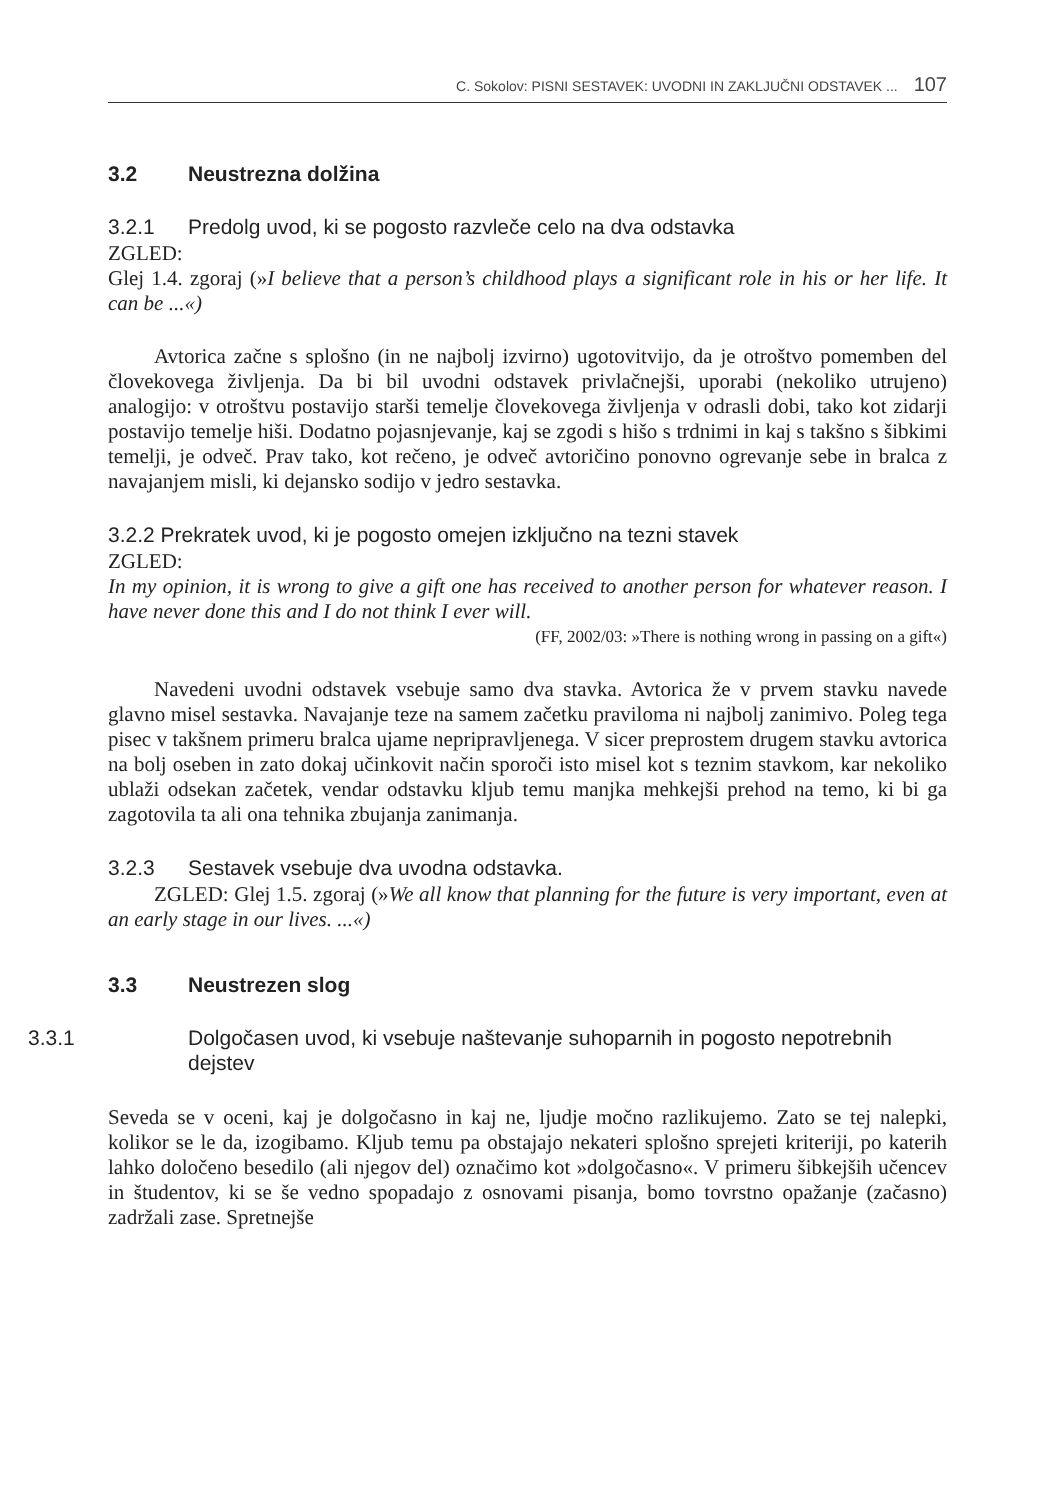C. Sokolov: PISNI SESTAVEK: UVODNI IN ZAKLJUČNI ODSTAVEK ... 107
3.2 Neustrezna dolžina
3.2.1 Predolg uvod, ki se pogosto razvleče celo na dva odstavka
ZGLED:
Glej 1.4. zgoraj (»I believe that a person’s childhood plays a significant role in his or her life. It can be ...«)
Avtorica začne s splošno (in ne najbolj izvirno) ugotovitvijo, da je otroštvo pomemben del človekovega življenja. Da bi bil uvodni odstavek privlačnejši, uporabi (nekoliko utrujeno) analogijo: v otroštvu postavijo starši temelje človekovega življenja v odrasli dobi, tako kot zidarji postavijo temelje hiši. Dodatno pojasnjevanje, kaj se zgodi s hišo s trdnimi in kaj s takšno s šibkimi temelji, je odveč. Prav tako, kot rečeno, je odveč avtoričino ponovno ogrevanje sebe in bralca z navajanjem misli, ki dejansko sodijo v jedro sestavka.
3.2.2 Prekratek uvod, ki je pogosto omejen izključno na tezni stavek
ZGLED:
In my opinion, it is wrong to give a gift one has received to another person for whatever reason. I have never done this and I do not think I ever will.
(FF, 2002/03: »There is nothing wrong in passing on a gift«)
Navedeni uvodni odstavek vsebuje samo dva stavka. Avtorica že v prvem stavku navede glavno misel sestavka. Navajanje teze na samem začetku praviloma ni najbolj zanimivo. Poleg tega pisec v takšnem primeru bralca ujame nepripravljenega. V sicer preprostem drugem stavku avtorica na bolj oseben in zato dokaj učinkovit način sporoči isto misel kot s teznim stavkom, kar nekoliko ublaži odsekan začetek, vendar odstavku kljub temu manjka mehkejši prehod na temo, ki bi ga zagotovila ta ali ona tehnika zbujanja zanimanja.
3.2.3 Sestavek vsebuje dva uvodna odstavka.
ZGLED: Glej 1.5. zgoraj (»We all know that planning for the future is very important, even at an early stage in our lives. ...«)
3.3 Neustrezen slog
3.3.1 Dolgočasen uvod, ki vsebuje naštevanje suhoparnih in pogosto nepotrebnih dejstev
Seveda se v oceni, kaj je dolgočasno in kaj ne, ljudje močno razlikujemo. Zato se tej nalepki, kolikor se le da, izogibamo. Kljub temu pa obstajajo nekateri splošno sprejeti kriteriji, po katerih lahko določeno besedilo (ali njegov del) označimo kot »dolgočasno«. V primeru šibkejših učencev in študentov, ki se še vedno spopadajo z osnovami pisanja, bomo tovrstno opažanje (začasno) zadržali zase. Spretnejše